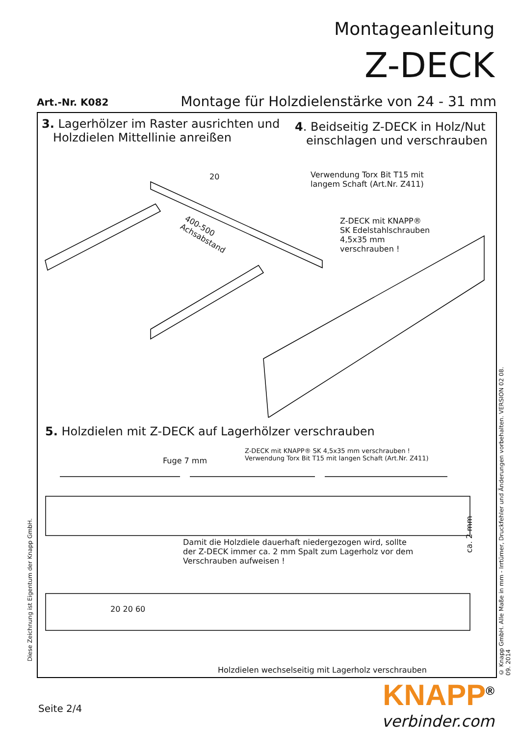Montageanleitung
Z-DECK
Art.-Nr. K082
Montage für Holzdielenstärke von 24 - 31 mm
3. Lagerhölzer im Raster ausrichten und
Holzdielen Mittellinie anreißen
4. Beidseitig Z-DECK in Holz/Nut
einschlagen und verschrauben
Verwendung Torx Bit T15 mit
langem Schaft (Art.Nr. Z411)
Z-DECK mit KNAPP®
SK Edelstahlschrauben
4,5x35 mm
verschrauben !
20
400-500
Achsabstand
5. Holzdielen mit Z-DECK auf Lagerhölzer verschrauben
Fuge 7 mm
Z-DECK mit KNAPP® SK 4,5x35 mm verschrauben !
Verwendung Torx Bit T15 mit langen Schaft (Art.Nr. Z411)
Damit die Holzdiele dauerhaft niedergezogen wird, sollte
der Z-DECK immer ca. 2 mm Spalt zum Lagerholz vor dem
Verschrauben aufweisen !
ca. 2 mm
20 20 60
Holzdielen wechselseitig mit Lagerholz verschrauben
Diese Zeichnung ist Eigentum der Knapp GmbH.
© Knapp GmbH. Alle Maße in mm - Irrtümer, Druckfehler und Änderungen vorbehalten. VERSION 02 08. 09. 2014
Seite 2/4
KNAPP<sup>®</sup>
verbinder.com